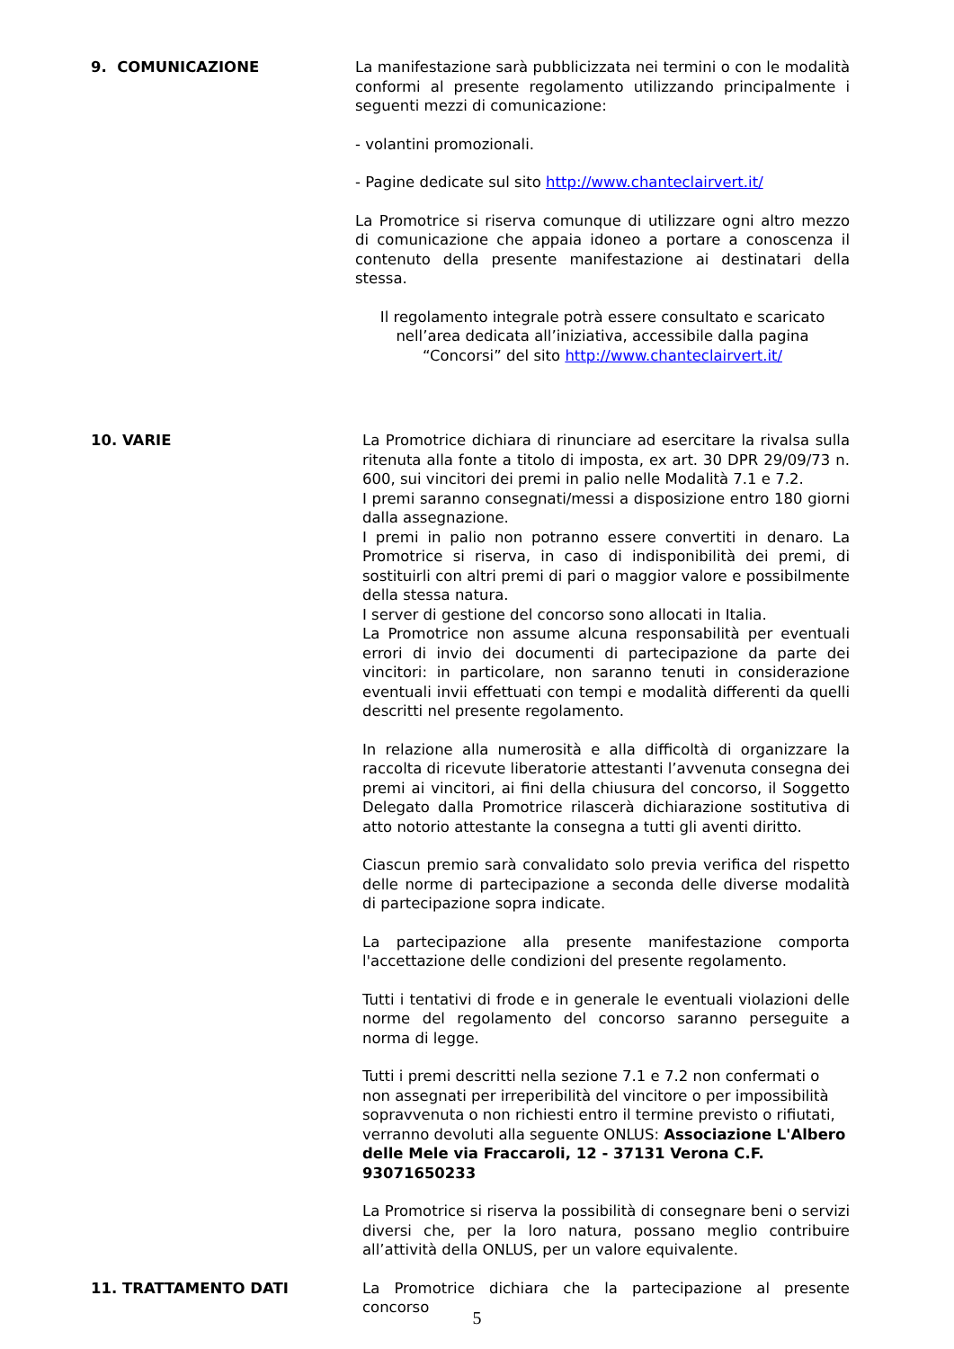9. COMUNICAZIONE La manifestazione sarà pubblicizzata nei termini o con le modalità conformi al presente regolamento utilizzando principalmente i seguenti mezzi di comunicazione:
- volantini promozionali.
- Pagine dedicate sul sito http://www.chanteclairvert.it/
La Promotrice si riserva comunque di utilizzare ogni altro mezzo di comunicazione che appaia idoneo a portare a conoscenza il contenuto della presente manifestazione ai destinatari della stessa.
Il regolamento integrale potrà essere consultato e scaricato nell’area dedicata all’iniziativa, accessibile dalla pagina “Concorsi” del sito http://www.chanteclairvert.it/
10. VARIE La Promotrice dichiara di rinunciare ad esercitare la rivalsa sulla ritenuta alla fonte a titolo di imposta, ex art. 30 DPR 29/09/73 n. 600, sui vincitori dei premi in palio nelle Modalità 7.1 e 7.2.
I premi saranno consegnati/messi a disposizione entro 180 giorni dalla assegnazione.
I premi in palio non potranno essere convertiti in denaro. La Promotrice si riserva, in caso di indisponibilità dei premi, di sostituirli con altri premi di pari o maggior valore e possibilmente della stessa natura.
I server di gestione del concorso sono allocati in Italia.
La Promotrice non assume alcuna responsabilità per eventuali errori di invio dei documenti di partecipazione da parte dei vincitori: in particolare, non saranno tenuti in considerazione eventuali invii effettuati con tempi e modalità differenti da quelli descritti nel presente regolamento.
In relazione alla numerosità e alla difficoltà di organizzare la raccolta di ricevute liberatorie attestanti l’avvenuta consegna dei premi ai vincitori, ai fini della chiusura del concorso, il Soggetto Delegato dalla Promotrice rilascerà dichiarazione sostitutiva di atto notorio attestante la consegna a tutti gli aventi diritto.
Ciascun premio sarà convalidato solo previa verifica del rispetto delle norme di partecipazione a seconda delle diverse modalità di partecipazione sopra indicate.
La partecipazione alla presente manifestazione comporta l'accettazione delle condizioni del presente regolamento.
Tutti i tentativi di frode e in generale le eventuali violazioni delle norme del regolamento del concorso saranno perseguite a norma di legge.
Tutti i premi descritti nella sezione 7.1 e 7.2 non confermati o non assegnati per irreperibilità del vincitore o per impossibilità sopravvenuta o non richiesti entro il termine previsto o rifiutati, verranno devoluti alla seguente ONLUS: Associazione L'Albero delle Mele via Fraccaroli, 12 - 37131 Verona C.F. 93071650233
La Promotrice si riserva la possibilità di consegnare beni o servizi diversi che, per la loro natura, possano meglio contribuire all’attività della ONLUS, per un valore equivalente.
11. TRATTAMENTO DATI La Promotrice dichiara che la partecipazione al presente concorso
5